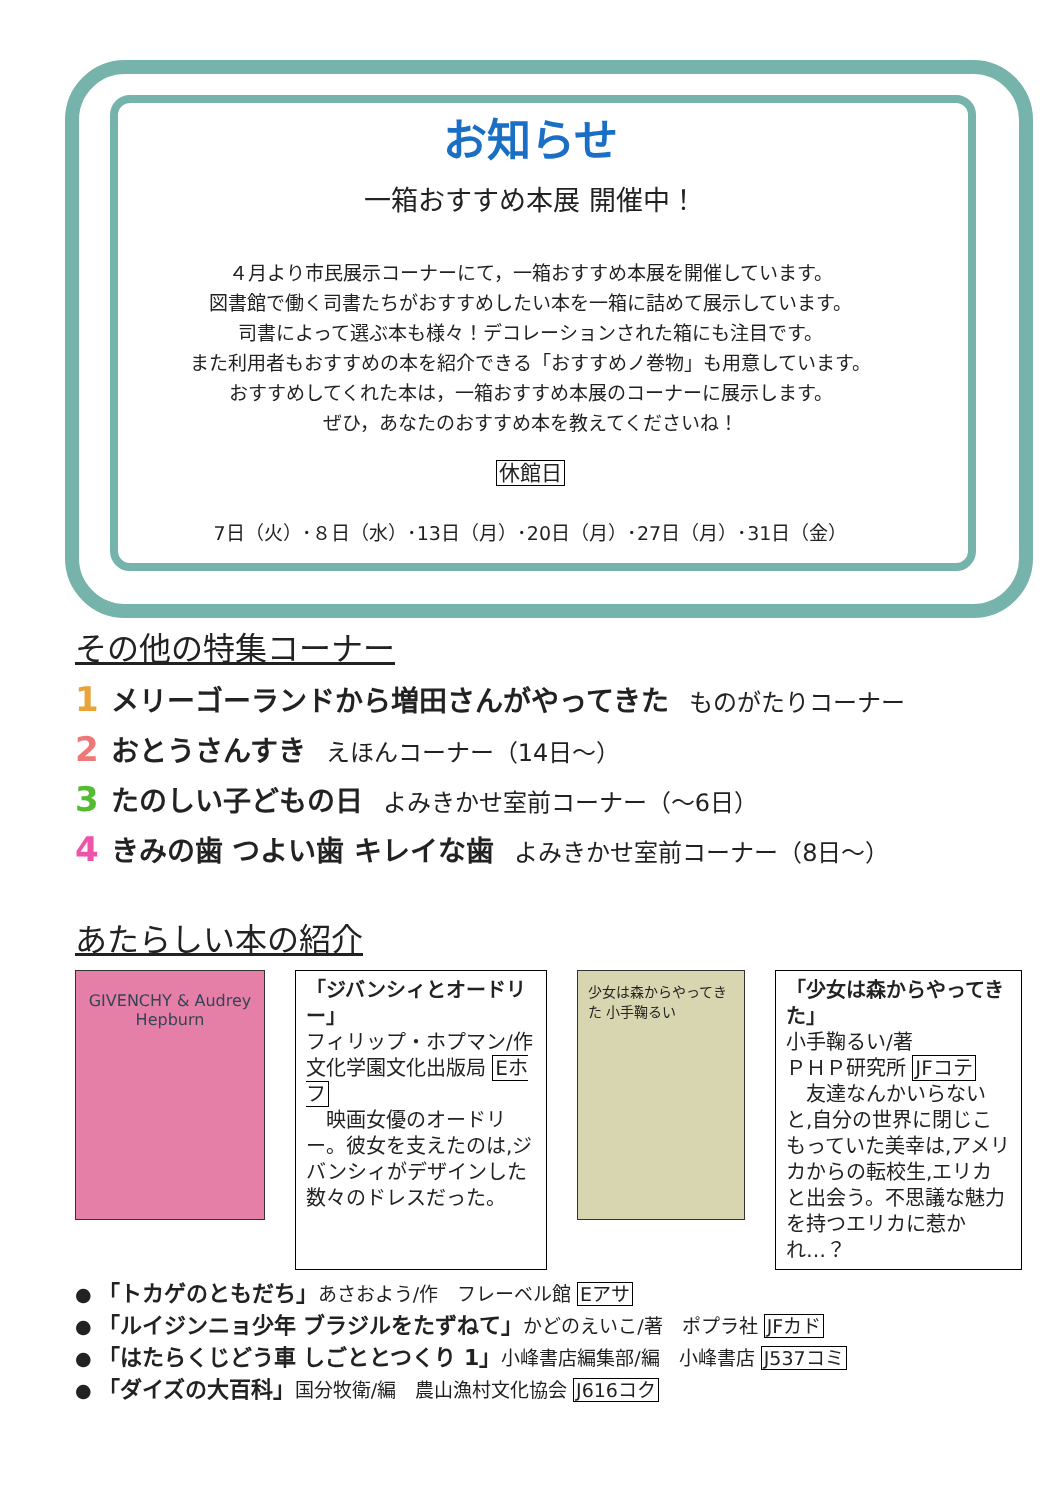お知らせ
一箱おすすめ本展 開催中！
４月より市民展示コーナーにて，一箱おすすめ本展を開催しています。
図書館で働く司書たちがおすすめしたい本を一箱に詰めて展示しています。
司書によって選ぶ本も様々！デコレーションされた箱にも注目です。
また利用者もおすすめの本を紹介できる「おすすめノ巻物」も用意しています。
おすすめしてくれた本は，一箱おすすめ本展のコーナーに展示します。
ぜひ，あなたのおすすめ本を教えてくださいね！
休館日
7日（火）･８日（水）･13日（月）･20日（月）･27日（月）･31日（金）
その他の特集コーナー
1 メリーゴーランドから増田さんがやってきた ものがたりコーナー
2 おとうさんすき えほんコーナー（14日～）
3 たのしい子どもの日 よみきかせ室前コーナー（～6日）
4 きみの歯 つよい歯 キレイな歯 よみきかせ室前コーナー（8日～）
あたらしい本の紹介
GIVENCHY & Audrey Hepburn
「ジバンシィとオードリー」
フィリップ・ホプマン/作 文化学園文化出版局 Eホフ
　映画女優のオードリー。彼女を支えたのは,ジバンシィがデザインした数々のドレスだった。
少女は森からやってきた 小手鞠るい
「少女は森からやってきた」
小手鞠るい/著
ＰＨＰ研究所 JFコテ
　友達なんかいらないと,自分の世界に閉じこもっていた美幸は,アメリカからの転校生,エリカと出会う。不思議な魅力を持つエリカに惹かれ…？
● 「トカゲのともだち」あさおよう/作　フレーベル館 Eアサ
● 「ルイジンニョ少年 ブラジルをたずねて」かどのえいこ/著　ポプラ社 JFカド
● 「はたらくじどう車 しごととつくり 1」小峰書店編集部/編　小峰書店 J537コミ
● 「ダイズの大百科」国分牧衛/編　農山漁村文化協会 J616コク